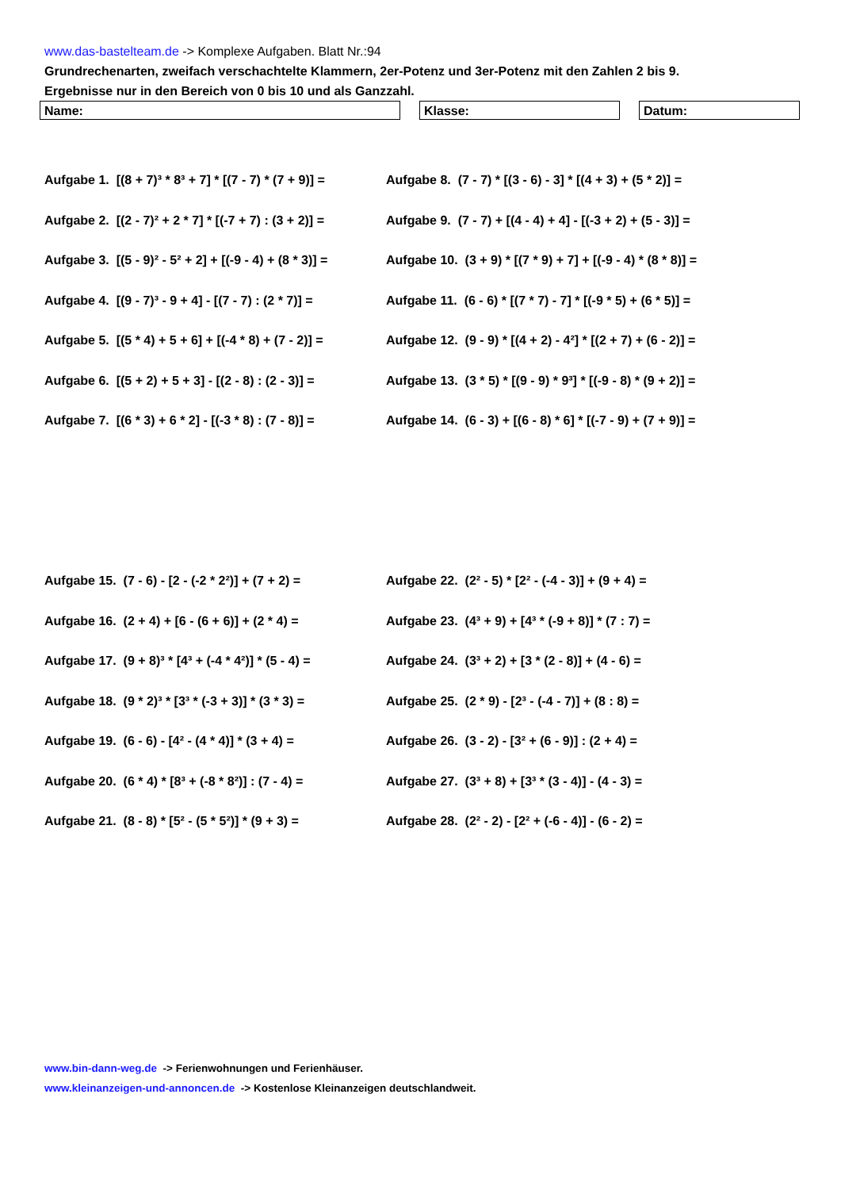www.das-bastelteam.de -> Komplexe Aufgaben. Blatt Nr.:94
Grundrechenarten, zweifach verschachtelte Klammern, 2er-Potenz und 3er-Potenz mit den Zahlen 2 bis 9.
Ergebnisse nur in den Bereich von 0 bis 10 und als Ganzzahl.
Name: Klasse: Datum:
Aufgabe 1. [(8 + 7)³ * 8³ + 7] * [(7 - 7) * (7 + 9)] =
Aufgabe 8. (7 - 7) * [(3 - 6) - 3] * [(4 + 3) + (5 * 2)] =
Aufgabe 2. [(2 - 7)² + 2 * 7] * [(-7 + 7) : (3 + 2)] =
Aufgabe 9. (7 - 7) + [(4 - 4) + 4] - [(-3 + 2) + (5 - 3)] =
Aufgabe 3. [(5 - 9)² - 5² + 2] + [(-9 - 4) + (8 * 3)] =
Aufgabe 10. (3 + 9) * [(7 * 9) + 7] + [(-9 - 4) * (8 * 8)] =
Aufgabe 4. [(9 - 7)³ - 9 + 4] - [(7 - 7) : (2 * 7)] =
Aufgabe 11. (6 - 6) * [(7 * 7) - 7] * [(-9 * 5) + (6 * 5)] =
Aufgabe 5. [(5 * 4) + 5 + 6] + [(-4 * 8) + (7 - 2)] =
Aufgabe 12. (9 - 9) * [(4 + 2) - 4²] * [(2 + 7) + (6 - 2)] =
Aufgabe 6. [(5 + 2) + 5 + 3] - [(2 - 8) : (2 - 3)] =
Aufgabe 13. (3 * 5) * [(9 - 9) * 9³] * [(-9 - 8) * (9 + 2)] =
Aufgabe 7. [(6 * 3) + 6 * 2] - [(-3 * 8) : (7 - 8)] =
Aufgabe 14. (6 - 3) + [(6 - 8) * 6] * [(-7 - 9) + (7 + 9)] =
Aufgabe 15. (7 - 6) - [2 - (-2 * 2²)] + (7 + 2) =
Aufgabe 22. (2² - 5) * [2² - (-4 - 3)] + (9 + 4) =
Aufgabe 16. (2 + 4) + [6 - (6 + 6)] + (2 * 4) =
Aufgabe 23. (4³ + 9) + [4³ * (-9 + 8)] * (7 : 7) =
Aufgabe 17. (9 + 8)³ * [4³ + (-4 * 4²)] * (5 - 4) =
Aufgabe 24. (3³ + 2) + [3 * (2 - 8)] + (4 - 6) =
Aufgabe 18. (9 * 2)³ * [3³ * (-3 + 3)] * (3 * 3) =
Aufgabe 25. (2 * 9) - [2³ - (-4 - 7)] + (8 : 8) =
Aufgabe 19. (6 - 6) - [4² - (4 * 4)] * (3 + 4) =
Aufgabe 26. (3 - 2) - [3² + (6 - 9)] : (2 + 4) =
Aufgabe 20. (6 * 4) * [8³ + (-8 * 8²)] : (7 - 4) =
Aufgabe 27. (3³ + 8) + [3³ * (3 - 4)] - (4 - 3) =
Aufgabe 21. (8 - 8) * [5² - (5 * 5²)] * (9 + 3) =
Aufgabe 28. (2² - 2) - [2² + (-6 - 4)] - (6 - 2) =
www.bin-dann-weg.de -> Ferienwohnungen und Ferienhäuser.
www.kleinanzeigen-und-annoncen.de -> Kostenlose Kleinanzeigen deutschlandweit.